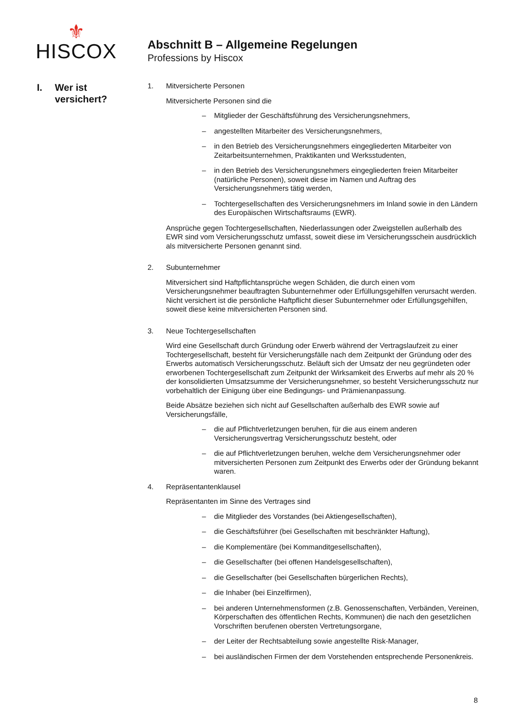⚜
HISCOX
Abschnitt B – Allgemeine Regelungen
Professions by Hiscox
I. Wer ist
versichert?
1. Mitversicherte Personen
Mitversicherte Personen sind die
– Mitglieder der Geschäftsführung des Versicherungsnehmers,
– angestellten Mitarbeiter des Versicherungsnehmers,
– in den Betrieb des Versicherungsnehmers eingegliederten Mitarbeiter von Zeitarbeitsunternehmen, Praktikanten und Werksstudenten,
– in den Betrieb des Versicherungsnehmers eingegliederten freien Mitarbeiter (natürliche Personen), soweit diese im Namen und Auftrag des Versicherungsnehmers tätig werden,
– Tochtergesellschaften des Versicherungsnehmers im Inland sowie in den Ländern des Europäischen Wirtschaftsraums (EWR).
Ansprüche gegen Tochtergesellschaften, Niederlassungen oder Zweigstellen außerhalb des EWR sind vom Versicherungsschutz umfasst, soweit diese im Versicherungsschein ausdrücklich als mitversicherte Personen genannt sind.
2. Subunternehmer
Mitversichert sind Haftpflichtansprüche wegen Schäden, die durch einen vom Versicherungsnehmer beauftragten Subunternehmer oder Erfüllungsgehilfen verursacht werden. Nicht versichert ist die persönliche Haftpflicht dieser Subunternehmer oder Erfüllungsgehilfen, soweit diese keine mitversicherten Personen sind.
3. Neue Tochtergesellschaften
Wird eine Gesellschaft durch Gründung oder Erwerb während der Vertragslaufzeit zu einer Tochtergesellschaft, besteht für Versicherungsfälle nach dem Zeitpunkt der Gründung oder des Erwerbs automatisch Versicherungsschutz. Beläuft sich der Umsatz der neu gegründeten oder erworbenen Tochtergesellschaft zum Zeitpunkt der Wirksamkeit des Erwerbs auf mehr als 20 % der konsolidierten Umsatzsumme der Versicherungsnehmer, so besteht Versicherungsschutz nur vorbehaltlich der Einigung über eine Bedingungs- und Prämienanpassung.
Beide Absätze beziehen sich nicht auf Gesellschaften außerhalb des EWR sowie auf Versicherungsfälle,
– die auf Pflichtverletzungen beruhen, für die aus einem anderen Versicherungsvertrag Versicherungsschutz besteht, oder
– die auf Pflichtverletzungen beruhen, welche dem Versicherungsnehmer oder mitversicherten Personen zum Zeitpunkt des Erwerbs oder der Gründung bekannt waren.
4. Repräsentantenklausel
Repräsentanten im Sinne des Vertrages sind
– die Mitglieder des Vorstandes (bei Aktiengesellschaften),
– die Geschäftsführer (bei Gesellschaften mit beschränkter Haftung),
– die Komplementäre (bei Kommanditgesellschaften),
– die Gesellschafter (bei offenen Handelsgesellschaften),
– die Gesellschafter (bei Gesellschaften bürgerlichen Rechts),
– die Inhaber (bei Einzelfirmen),
– bei anderen Unternehmensformen (z.B. Genossenschaften, Verbänden, Vereinen, Körperschaften des öffentlichen Rechts, Kommunen) die nach den gesetzlichen Vorschriften berufenen obersten Vertretungsorgane,
– der Leiter der Rechtsabteilung sowie angestellte Risk-Manager,
– bei ausländischen Firmen der dem Vorstehenden entsprechende Personenkreis.
8